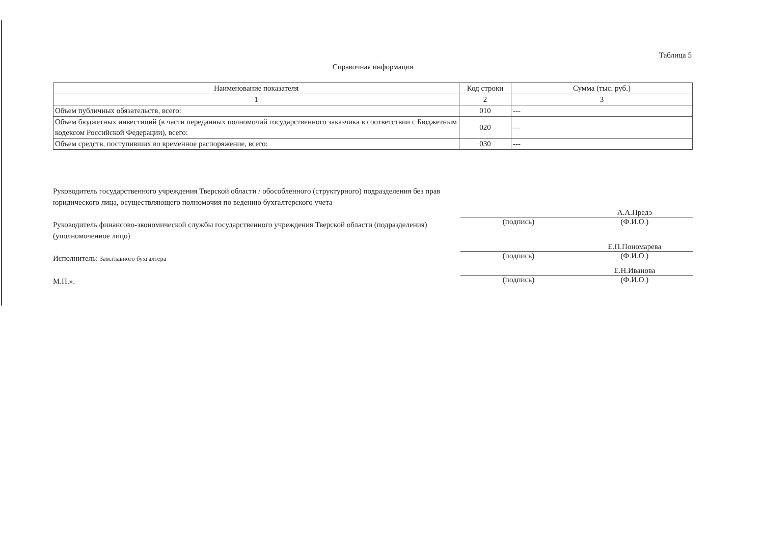Таблица 5
Справочная информация
| Наименование показателя | Код строки | Сумма (тыс. руб.) |
| --- | --- | --- |
| 1 | 2 | 3 |
| Объем публичных обязательств, всего: | 010 | --- |
| Объем бюджетных инвестиций (в части переданных полномочий государственного заказчика в соответствии с Бюджетным кодексом Российской Федерации), всего: | 020 | --- |
| Объем средств, поступивших во временное распоряжение, всего: | 030 | --- |
Руководитель государственного учреждения Тверской области / обособленного (структурного) подразделения без прав юридического лица, осуществляющего полномочия по ведению бухгалтерского учета
Руководитель финансово-экономической службы государственного учреждения Тверской области (подразделения) (уполномоченное лицо)
Исполнитель: Зам.главного бухгалтера
М.П.».
А.А.Предэ
(подпись) (Ф.И.О.)
Е.П.Пономарева
(подпись) (Ф.И.О.)
Е.Н.Иванова
(подпись) (Ф.И.О.)